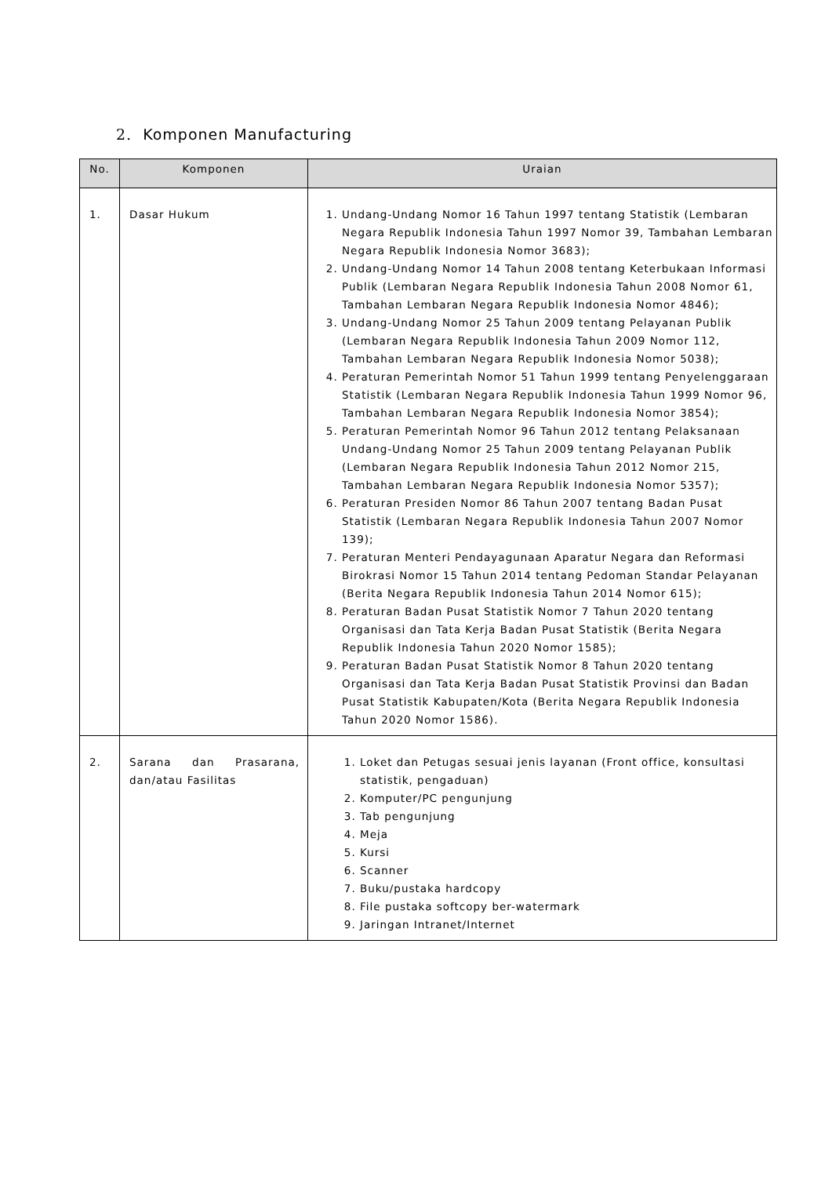2. Komponen Manufacturing
| No. | Komponen | Uraian |
| --- | --- | --- |
| 1. | Dasar Hukum | 1. Undang-Undang Nomor 16 Tahun 1997 tentang Statistik (Lembaran Negara Republik Indonesia Tahun 1997 Nomor 39, Tambahan Lembaran Negara Republik Indonesia Nomor 3683); 2. Undang-Undang Nomor 14 Tahun 2008 tentang Keterbukaan Informasi Publik (Lembaran Negara Republik Indonesia Tahun 2008 Nomor 61, Tambahan Lembaran Negara Republik Indonesia Nomor 4846); 3. Undang-Undang Nomor 25 Tahun 2009 tentang Pelayanan Publik (Lembaran Negara Republik Indonesia Tahun 2009 Nomor 112, Tambahan Lembaran Negara Republik Indonesia Nomor 5038); 4. Peraturan Pemerintah Nomor 51 Tahun 1999 tentang Penyelenggaraan Statistik (Lembaran Negara Republik Indonesia Tahun 1999 Nomor 96, Tambahan Lembaran Negara Republik Indonesia Nomor 3854); 5. Peraturan Pemerintah Nomor 96 Tahun 2012 tentang Pelaksanaan Undang-Undang Nomor 25 Tahun 2009 tentang Pelayanan Publik (Lembaran Negara Republik Indonesia Tahun 2012 Nomor 215, Tambahan Lembaran Negara Republik Indonesia Nomor 5357); 6. Peraturan Presiden Nomor 86 Tahun 2007 tentang Badan Pusat Statistik (Lembaran Negara Republik Indonesia Tahun 2007 Nomor 139); 7. Peraturan Menteri Pendayagunaan Aparatur Negara dan Reformasi Birokrasi Nomor 15 Tahun 2014 tentang Pedoman Standar Pelayanan (Berita Negara Republik Indonesia Tahun 2014 Nomor 615); 8. Peraturan Badan Pusat Statistik Nomor 7 Tahun 2020 tentang Organisasi dan Tata Kerja Badan Pusat Statistik (Berita Negara Republik Indonesia Tahun 2020 Nomor 1585); 9. Peraturan Badan Pusat Statistik Nomor 8 Tahun 2020 tentang Organisasi dan Tata Kerja Badan Pusat Statistik Provinsi dan Badan Pusat Statistik Kabupaten/Kota (Berita Negara Republik Indonesia Tahun 2020 Nomor 1586). |
| 2. | Sarana dan Prasarana, dan/atau Fasilitas | 1. Loket dan Petugas sesuai jenis layanan (Front office, konsultasi statistik, pengaduan) 2. Komputer/PC pengunjung 3. Tab pengunjung 4. Meja 5. Kursi 6. Scanner 7. Buku/pustaka hardcopy 8. File pustaka softcopy ber-watermark 9. Jaringan Intranet/Internet |